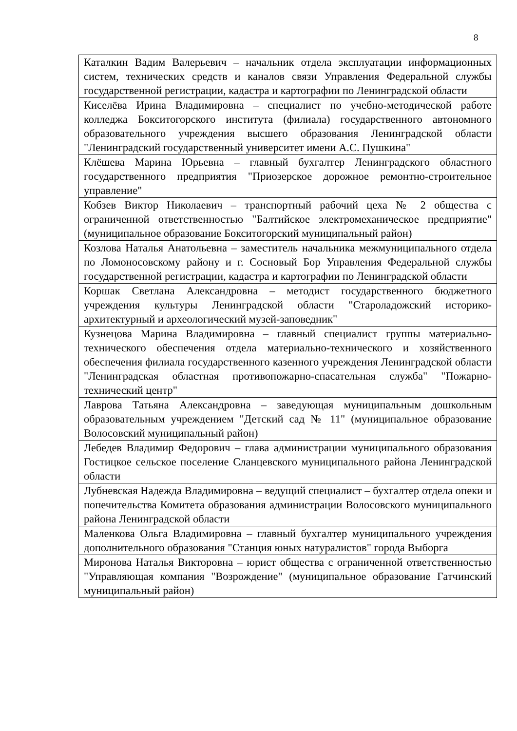8
| Каталкин Вадим Валерьевич – начальник отдела эксплуатации информационных систем, технических средств и каналов связи Управления Федеральной службы государственной регистрации, кадастра и картографии по Ленинградской области |
| Киселёва Ирина Владимировна – специалист по учебно-методической работе колледжа Бокситогорского института (филиала) государственного автономного образовательного учреждения высшего образования Ленинградской области "Ленинградский государственный университет имени А.С. Пушкина" |
| Клёшева Марина Юрьевна – главный бухгалтер Ленинградского областного государственного предприятия "Приозерское дорожное ремонтно-строительное управление" |
| Кобзев Виктор Николаевич – транспортный рабочий цеха № 2 общества с ограниченной ответственностью "Балтийское электромеханическое предприятие" (муниципальное образование Бокситогорский муниципальный район) |
| Козлова Наталья Анатольевна – заместитель начальника межмуниципального отдела по Ломоносовскому району и г. Сосновый Бор Управления Федеральной службы государственной регистрации, кадастра и картографии по Ленинградской области |
| Коршак Светлана Александровна – методист государственного бюджетного учреждения культуры Ленинградской области "Староладожский историко-архитектурный и археологический музей-заповедник" |
| Кузнецова Марина Владимировна – главный специалист группы материально-технического обеспечения отдела материально-технического и хозяйственного обеспечения филиала государственного казенного учреждения Ленинградской области "Ленинградская областная противопожарно-спасательная служба" "Пожарно-технический центр" |
| Лаврова Татьяна Александровна – заведующая муниципальным дошкольным образовательным учреждением "Детский сад № 11" (муниципальное образование Волосовский муниципальный район) |
| Лебедев Владимир Федорович – глава администрации муниципального образования Гостицкое сельское поселение Сланцевского муниципального района Ленинградской области |
| Лубневская Надежда Владимировна – ведущий специалист – бухгалтер отдела опеки и попечительства Комитета образования администрации Волосовского муниципального района Ленинградской области |
| Маленкова Ольга Владимировна – главный бухгалтер муниципального учреждения дополнительного образования "Станция юных натуралистов" города Выборга |
| Миронова Наталья Викторовна – юрист общества с ограниченной ответственностью "Управляющая компания "Возрождение" (муниципальное образование Гатчинский муниципальный район) |